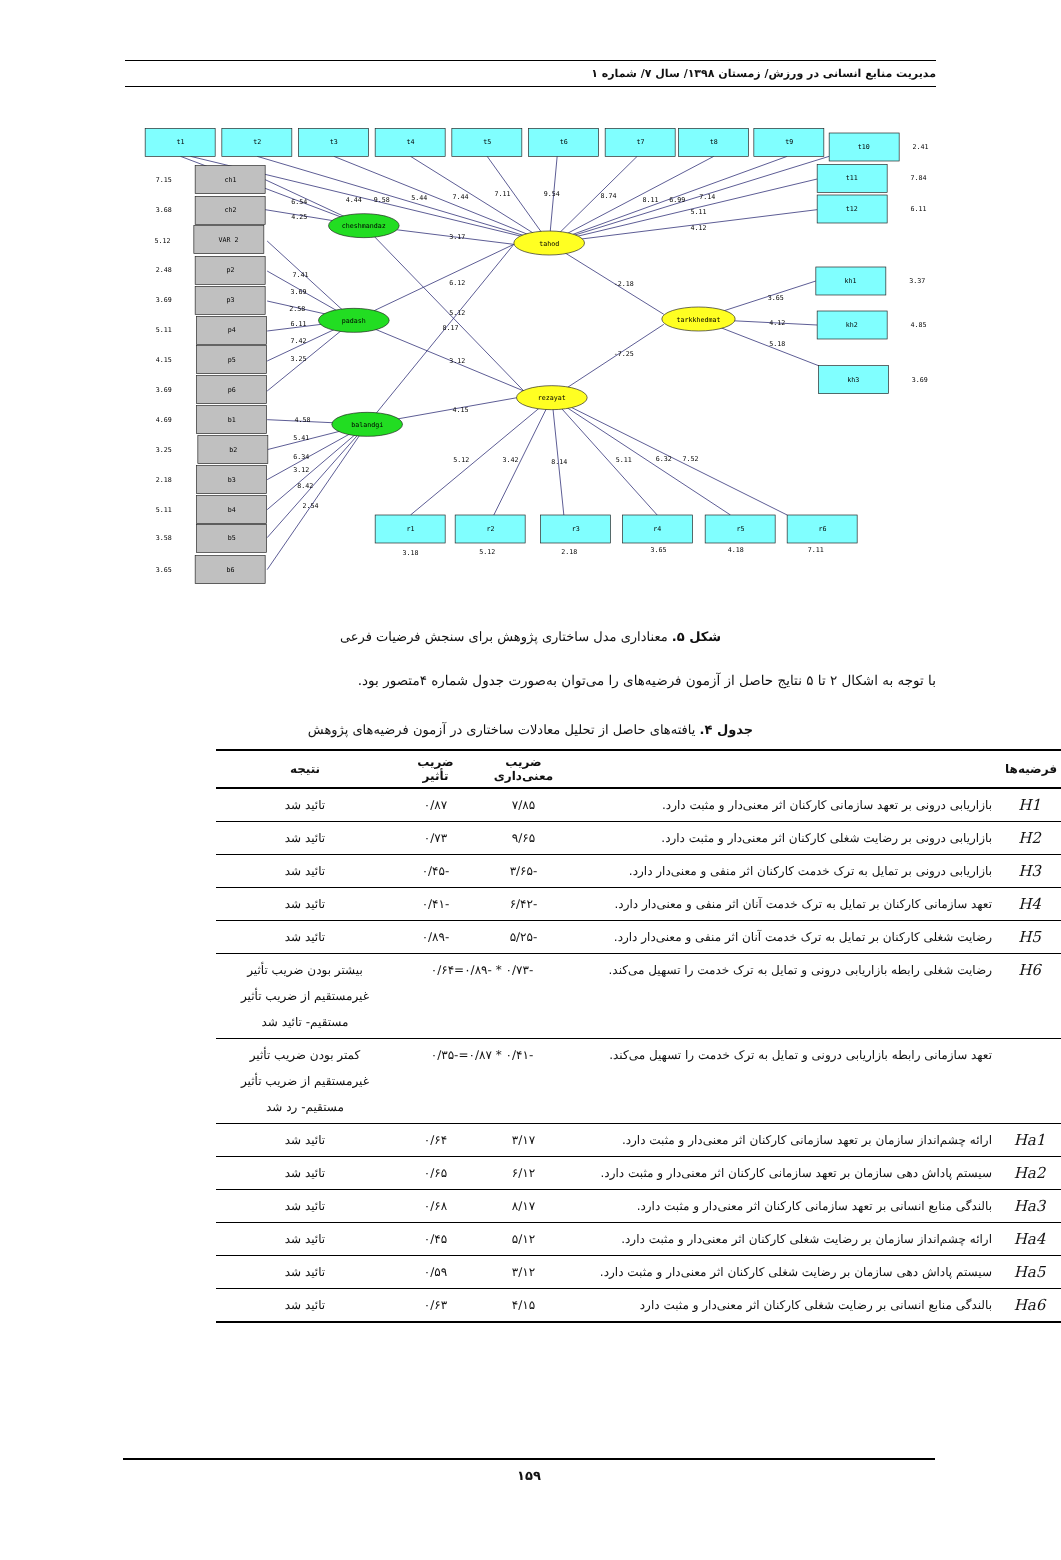مدیریت منابع انسانی در ورزش/ زمستان ۱۳۹۸/ سال ۷/ شماره ۱
t1
t2
t3
t4
t5
t6
t7
t8
t9
t10
t11
t12
ch1
ch2
VAR 2
p2
p3
p4
p5
p6
b1
b2
b3
b4
b5
b6
cheshmandaz
padash
balandgi
tahod
rezayat
tarkkhedmat
kh1
kh2
kh3
r1
r2
r3
r4
r5
r6
7.15
3.68
5.12
2.48
3.69
5.11
4.15
3.69
4.69
3.25
2.18
5.11
3.58
3.65
2.41
7.84
6.11
3.37
4.85
3.69
3.18
5.12
2.18
3.65
4.18
7.11
6.54
4.25
4.44
9.58
5.44
7.44
7.11
9.54
8.74
8.11
6.99
7.14
5.11
4.12
3.17
7.41
3.69
2.58
6.11
7.42
3.25
6.12
5.12
8.17
3.12
4.15
-2.18
-7.25
3.65
4.12
5.18
4.58
5.41
6.34
3.12
8.42
2.54
5.12
3.42
8.14
5.11
6.32
7.52
شکل ۵. معناداری مدل ساختاری پژوهش برای سنجش فرضیات فرعی
با توجه به اشکال ۲ تا ۵ نتایج حاصل از آزمون فرضیه‌های را می‌توان به‌صورت جدول شماره ۴متصور بود.
جدول ۴. یافته‌های حاصل از تحلیل معادلات ساختاری در آزمون فرضیه‌های پژوهش
| فرضیه‌ها | | ضریب معنی‌داری | ضریب تأثیر | نتیجه |
| --- | --- | --- | --- | --- |
| H1 | بازاریابی درونی بر تعهد سازمانی کارکنان اثر معنی‌دار و مثبت دارد. | ۷/۸۵ | ۰/۸۷ | تائید شد |
| H2 | بازاریابی درونی بر رضایت شغلی کارکنان اثر معنی‌دار و مثبت دارد. | ۹/۶۵ | ۰/۷۳ | تائید شد |
| H3 | بازاریابی درونی بر تمایل به ترک خدمت کارکنان اثر منفی و معنی‌دار دارد. | -۳/۶۵ | -۰/۴۵ | تائید شد |
| H4 | تعهد سازمانی کارکنان بر تمایل به ترک خدمت آنان اثر منفی و معنی‌دار دارد. | -۶/۴۲ | -۰/۴۱ | تائید شد |
| H5 | رضایت شغلی کارکنان بر تمایل به ترک خدمت آنان اثر منفی و معنی‌دار دارد. | -۵/۲۵ | -۰/۸۹ | تائید شد |
| H6 | رضایت شغلی رابطه بازاریابی درونی و تمایل به ترک خدمت را تسهیل می‌کند. | -۰/۷۳ * -۰/۸۹=۰/۶۴ | | بیشتر بودن ضریب تأثیر غیرمستقیم از ضریب تأثیر مستقیم- تائید شد |
| | تعهد سازمانی رابطه بازاریابی درونی و تمایل به ترک خدمت را تسهیل می‌کند. | -۰/۴۱ * ۰/۸۷=-۰/۳۵ | | کمتر بودن ضریب تأثیر غیرمستقیم از ضریب تأثیر مستقیم- رد شد |
| Ha1 | ارائه چشم‌انداز سازمان بر تعهد سازمانی کارکنان اثر معنی‌دار و مثبت دارد. | ۳/۱۷ | ۰/۶۴ | تائید شد |
| Ha2 | سیستم پاداش دهی سازمان بر تعهد سازمانی کارکنان اثر معنی‌دار و مثبت دارد. | ۶/۱۲ | ۰/۶۵ | تائید شد |
| Ha3 | بالندگی منابع انسانی بر تعهد سازمانی کارکنان اثر معنی‌دار و مثبت دارد. | ۸/۱۷ | ۰/۶۸ | تائید شد |
| Ha4 | ارائه چشم‌انداز سازمان بر رضایت شغلی کارکنان اثر معنی‌دار و مثبت دارد. | ۵/۱۲ | ۰/۴۵ | تائید شد |
| Ha5 | سیستم پاداش دهی سازمان بر رضایت شغلی کارکنان اثر معنی‌دار و مثبت دارد. | ۳/۱۲ | ۰/۵۹ | تائید شد |
| Ha6 | بالندگی منابع انسانی بر رضایت شغلی کارکنان اثر معنی‌دار و مثبت دارد | ۴/۱۵ | ۰/۶۳ | تائید شد |
۱۵۹